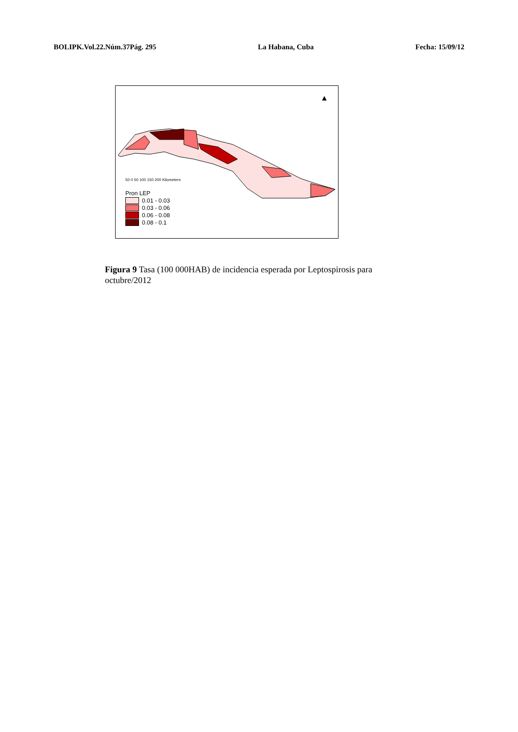BOLIPK.Vol.22.Núm.37Pág. 295 La Habana, Cuba Fecha: 15/09/12
▲
50 0 50 100 150 200 Kilometers
Pron LEP
0.01 - 0.03
0.03 - 0.06
0.06 - 0.08
0.08 - 0.1
Figura 9 Tasa (100 000HAB) de incidencia esperada por Leptospirosis para octubre/2012